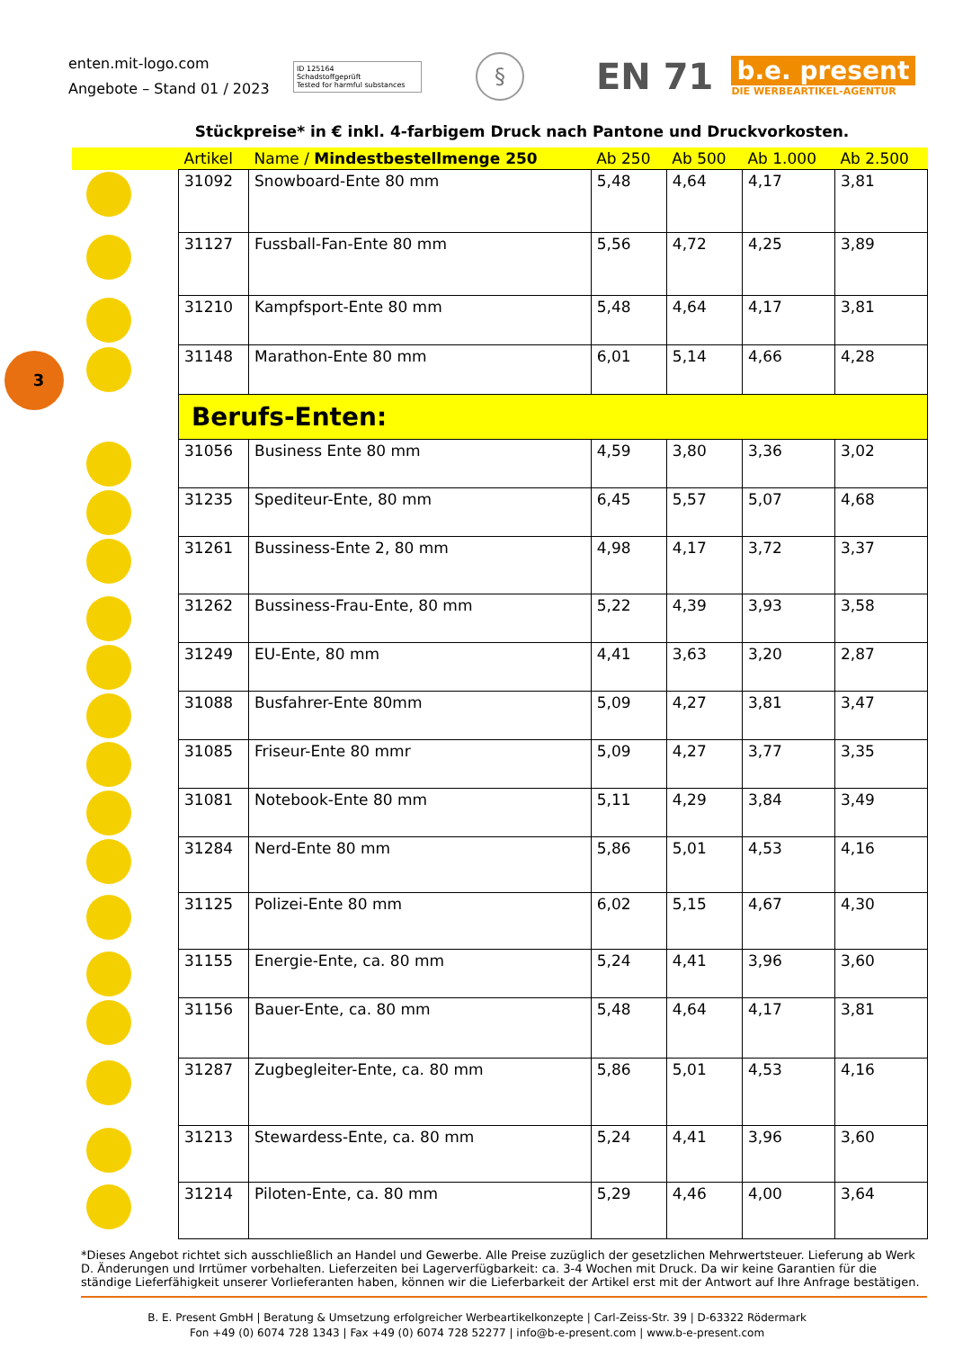enten.mit-logo.com
Angebote – Stand 01 / 2023
ID 125164
Schadstoffgeprüft
Tested for harmful substances
§
EN 71
b.e. present
DIE WERBEARTIKEL-AGENTUR
Stückpreise* in € inkl. 4-farbigem Druck nach Pantone und Druckvorkosten.
3
| | Artikel | Name / Mindestbestellmenge 250 | Ab 250 | Ab 500 | Ab 1.000 | Ab 2.500 |
| --- | --- | --- | --- | --- | --- | --- |
| | 31092 | Snowboard-Ente 80 mm | 5,48 | 4,64 | 4,17 | 3,81 |
| | 31127 | Fussball-Fan-Ente 80 mm | 5,56 | 4,72 | 4,25 | 3,89 |
| | 31210 | Kampfsport-Ente 80 mm | 5,48 | 4,64 | 4,17 | 3,81 |
| | 31148 | Marathon-Ente 80 mm | 6,01 | 5,14 | 4,66 | 4,28 |
| | Berufs-Enten: | | | | | |
| | 31056 | Business Ente 80 mm | 4,59 | 3,80 | 3,36 | 3,02 |
| | 31235 | Spediteur-Ente, 80 mm | 6,45 | 5,57 | 5,07 | 4,68 |
| | 31261 | Bussiness-Ente 2, 80 mm | 4,98 | 4,17 | 3,72 | 3,37 |
| | 31262 | Bussiness-Frau-Ente, 80 mm | 5,22 | 4,39 | 3,93 | 3,58 |
| | 31249 | EU-Ente, 80 mm | 4,41 | 3,63 | 3,20 | 2,87 |
| | 31088 | Busfahrer-Ente 80mm | 5,09 | 4,27 | 3,81 | 3,47 |
| | 31085 | Friseur-Ente 80 mmr | 5,09 | 4,27 | 3,77 | 3,35 |
| | 31081 | Notebook-Ente 80 mm | 5,11 | 4,29 | 3,84 | 3,49 |
| | 31284 | Nerd-Ente 80 mm | 5,86 | 5,01 | 4,53 | 4,16 |
| | 31125 | Polizei-Ente 80 mm | 6,02 | 5,15 | 4,67 | 4,30 |
| | 31155 | Energie-Ente, ca. 80 mm | 5,24 | 4,41 | 3,96 | 3,60 |
| | 31156 | Bauer-Ente, ca. 80 mm | 5,48 | 4,64 | 4,17 | 3,81 |
| | 31287 | Zugbegleiter-Ente, ca. 80 mm | 5,86 | 5,01 | 4,53 | 4,16 |
| | 31213 | Stewardess-Ente, ca. 80 mm | 5,24 | 4,41 | 3,96 | 3,60 |
| | 31214 | Piloten-Ente, ca. 80 mm | 5,29 | 4,46 | 4,00 | 3,64 |
*Dieses Angebot richtet sich ausschließlich an Handel und Gewerbe. Alle Preise zuzüglich der gesetzlichen Mehrwertsteuer. Lieferung ab Werk D. Änderungen und Irrtümer vorbehalten. Lieferzeiten bei Lagerverfügbarkeit: ca. 3-4 Wochen mit Druck. Da wir keine Garantien für die ständige Lieferfähigkeit unserer Vorlieferanten haben, können wir die Lieferbarkeit der Artikel erst mit der Antwort auf Ihre Anfrage bestätigen.
B. E. Present GmbH | Beratung & Umsetzung erfolgreicher Werbeartikelkonzepte | Carl-Zeiss-Str. 39 | D-63322 Rödermark
Fon +49 (0) 6074 728 1343 | Fax +49 (0) 6074 728 52277 | info@b-e-present.com | www.b-e-present.com